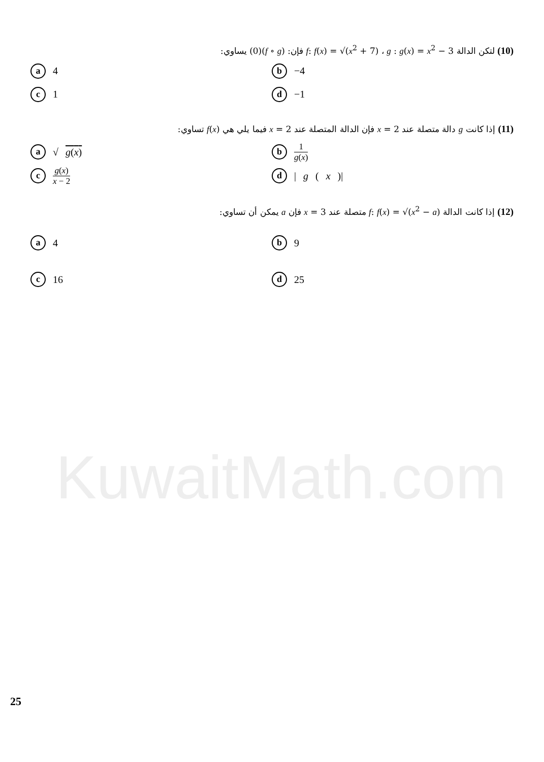(10) لتكن الدالة f: f(x) = √(x<sup>2</sup> + 7) ، g : g(x) = x<sup>2</sup> − 3 فإن: (f ∘ g)(0) يساوي:
a 4
b −4
c 1
d −1
(11) إذا كانت g دالة متصلة عند x = 2 فإن الدالة المتصلة عند x = 2 فيما يلي هي f(x) تساوي:
a √ g(x)
b 1 g(x)
cg(x) x − 2
d | g (x)|
(12) إذا كانت الدالة f: f(x) = √(x<sup>2</sup> − a) متصلة عند x = 3 فإن a يمكن أن تساوي:
a 4
b 9
c 16
d 25
KuwaitMath.com
25